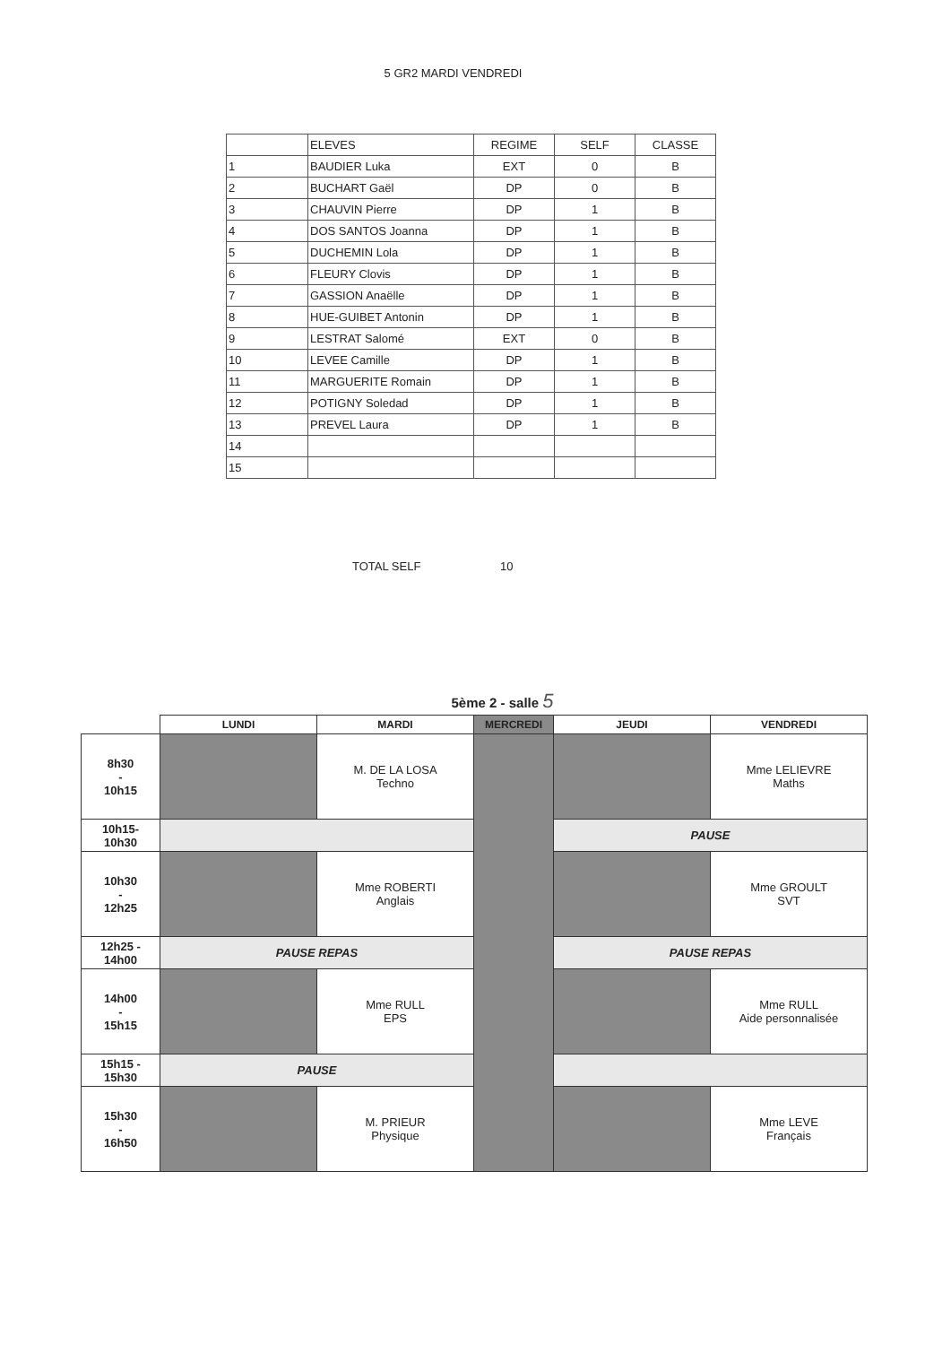5 GR2 MARDI VENDREDI
| | ELEVES | REGIME | SELF | CLASSE |
| 1 | BAUDIER Luka | EXT | 0 | B |
| 2 | BUCHART Gaël | DP | 0 | B |
| 3 | CHAUVIN Pierre | DP | 1 | B |
| 4 | DOS SANTOS Joanna | DP | 1 | B |
| 5 | DUCHEMIN Lola | DP | 1 | B |
| 6 | FLEURY Clovis | DP | 1 | B |
| 7 | GASSION Anaëlle | DP | 1 | B |
| 8 | HUE-GUIBET Antonin | DP | 1 | B |
| 9 | LESTRAT Salomé | EXT | 0 | B |
| 10 | LEVEE Camille | DP | 1 | B |
| 11 | MARGUERITE Romain | DP | 1 | B |
| 12 | POTIGNY Soledad | DP | 1 | B |
| 13 | PREVEL Laura | DP | 1 | B |
| 14 | | | | |
| 15 | | | | |
TOTAL SELF 10
5ème 2 - salle 5
| | LUNDI | MARDI | MERCREDI | JEUDI | VENDREDI |
| --- | --- | --- | --- | --- | --- |
| 8h30 - 10h15 | | M. DE LA LOSA Techno | | | Mme LELIEVRE Maths |
| 10h15- 10h30 | | | | PAUSE | |
| 10h30 - 12h25 | | Mme ROBERTI Anglais | | | Mme GROULT SVT |
| 12h25 - 14h00 | PAUSE REPAS | | | PAUSE REPAS | |
| 14h00 - 15h15 | | Mme RULL EPS | | | Mme RULL Aide personnalisée |
| 15h15 - 15h30 | PAUSE | | | | |
| 15h30 - 16h50 | | M. PRIEUR Physique | | | Mme LEVE Français |